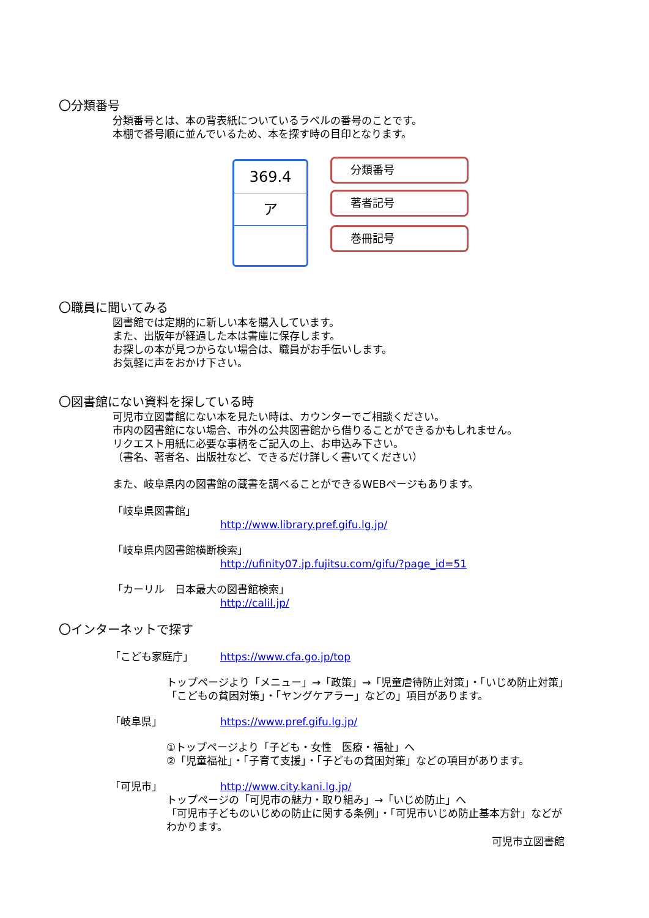〇分類番号
分類番号とは、本の背表紙についているラベルの番号のことです。
本棚で番号順に並んでいるため、本を探す時の目印となります。
369.4
ア
分類番号
著者記号
巻冊記号
〇職員に聞いてみる
図書館では定期的に新しい本を購入しています。
また、出版年が経過した本は書庫に保存します。
お探しの本が見つからない場合は、職員がお手伝いします。
お気軽に声をおかけ下さい。
〇図書館にない資料を探している時
可児市立図書館にない本を見たい時は、カウンターでご相談ください。
市内の図書館にない場合、市外の公共図書館から借りることができるかもしれません。
リクエスト用紙に必要な事柄をご記入の上、お申込み下さい。
（書名、著者名、出版社など、できるだけ詳しく書いてください）
また、岐阜県内の図書館の蔵書を調べることができるWEBページもあります。
「岐阜県図書館」
http://www.library.pref.gifu.lg.jp/
「岐阜県内図書館横断検索」
http://ufinity07.jp.fujitsu.com/gifu/?page_id=51
「カーリル　日本最大の図書館検索」
http://calil.jp/
〇インターネットで探す
「こども家庭庁」 https://www.cfa.go.jp/top
トップページより「メニュー」→「政策」→「児童虐待防止対策」・「いじめ防止対策」
「こどもの貧困対策」・「ヤングケアラー」などの」項目があります。
「岐阜県」 https://www.pref.gifu.lg.jp/
①トップページより「子ども・女性　医療・福祉」へ
②「児童福祉」・「子育て支援」・「子どもの貧困対策」などの項目があります。
「可児市」 http://www.city.kani.lg.jp/
トップページの「可児市の魅力・取り組み」→「いじめ防止」へ
「可児市子どものいじめの防止に関する条例」・「可児市いじめ防止基本方針」などが
わかります。
可児市立図書館